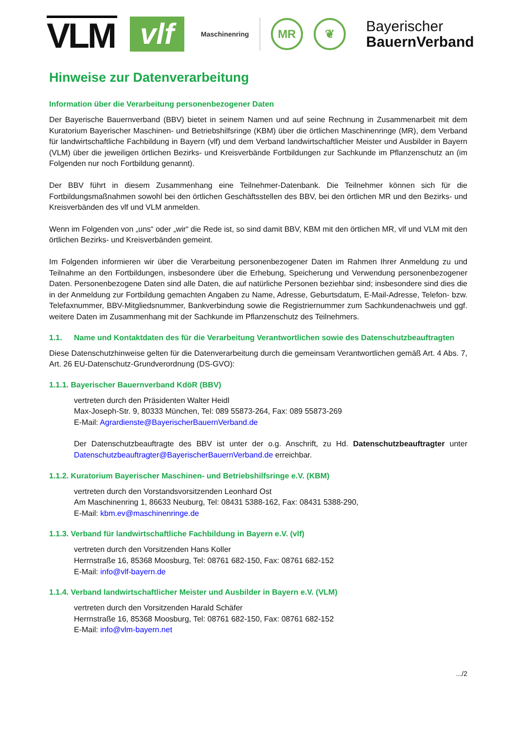VLM
vlf
Maschinenring
MR ❦
Bayerischer
BauernVerband
Hinweise zur Datenverarbeitung
Information über die Verarbeitung personenbezogener Daten
Der Bayerische Bauernverband (BBV) bietet in seinem Namen und auf seine Rechnung in Zusammenarbeit mit dem Kuratorium Bayerischer Maschinen- und Betriebshilfsringe (KBM) über die örtlichen Maschinenringe (MR), dem Verband für landwirtschaftliche Fachbildung in Bayern (vlf) und dem Verband landwirtschaftlicher Meister und Ausbilder in Bayern (VLM) über die jeweiligen örtlichen Bezirks- und Kreisverbände Fortbildungen zur Sachkunde im Pflanzenschutz an (im Folgenden nur noch Fortbildung genannt).
Der BBV führt in diesem Zusammenhang eine Teilnehmer-Datenbank. Die Teilnehmer können sich für die Fortbildungsmaßnahmen sowohl bei den örtlichen Geschäftsstellen des BBV, bei den örtlichen MR und den Bezirks- und Kreisverbänden des vlf und VLM anmelden.
Wenn im Folgenden von „uns“ oder „wir“ die Rede ist, so sind damit BBV, KBM mit den örtlichen MR, vlf und VLM mit den örtlichen Bezirks- und Kreisverbänden gemeint.
Im Folgenden informieren wir über die Verarbeitung personenbezogener Daten im Rahmen Ihrer Anmeldung zu und Teilnahme an den Fortbildungen, insbesondere über die Erhebung, Speicherung und Verwendung personenbezogener Daten. Personenbezogene Daten sind alle Daten, die auf natürliche Personen beziehbar sind; insbesondere sind dies die in der Anmeldung zur Fortbildung gemachten Angaben zu Name, Adresse, Geburtsdatum, E-Mail-Adresse, Telefon- bzw. Telefaxnummer, BBV-Mitgliedsnummer, Bankverbindung sowie die Registriernummer zum Sachkundenachweis und ggf. weitere Daten im Zusammenhang mit der Sachkunde im Pflanzenschutz des Teilnehmers.
1.1. Name und Kontaktdaten des für die Verarbeitung Verantwortlichen sowie des Datenschutzbeauftragten
Diese Datenschutzhinweise gelten für die Datenverarbeitung durch die gemeinsam Verantwortlichen gemäß Art. 4 Abs. 7, Art. 26 EU-Datenschutz-Grundverordnung (DS-GVO):
1.1.1. Bayerischer Bauernverband KdöR (BBV)
vertreten durch den Präsidenten Walter Heidl
Max-Joseph-Str. 9, 80333 München, Tel: 089 55873-264, Fax: 089 55873-269
E-Mail: Agrardienste@BayerischerBauernVerband.de
Der Datenschutzbeauftragte des BBV ist unter der o.g. Anschrift, zu Hd. Datenschutzbeauftragter unter Datenschutzbeauftragter@BayerischerBauernVerband.de erreichbar.
1.1.2. Kuratorium Bayerischer Maschinen- und Betriebshilfsringe e.V. (KBM)
vertreten durch den Vorstandsvorsitzenden Leonhard Ost
Am Maschinenring 1, 86633 Neuburg, Tel: 08431 5388-162, Fax: 08431 5388-290,
E-Mail: kbm.ev@maschinenringe.de
1.1.3. Verband für landwirtschaftliche Fachbildung in Bayern e.V. (vlf)
vertreten durch den Vorsitzenden Hans Koller
Herrnstraße 16, 85368 Moosburg, Tel: 08761 682-150, Fax: 08761 682-152
E-Mail: info@vlf-bayern.de
1.1.4. Verband landwirtschaftlicher Meister und Ausbilder in Bayern e.V. (VLM)
vertreten durch den Vorsitzenden Harald Schäfer
Herrnstraße 16, 85368 Moosburg, Tel: 08761 682-150, Fax: 08761 682-152
E-Mail: info@vlm-bayern.net
.../2